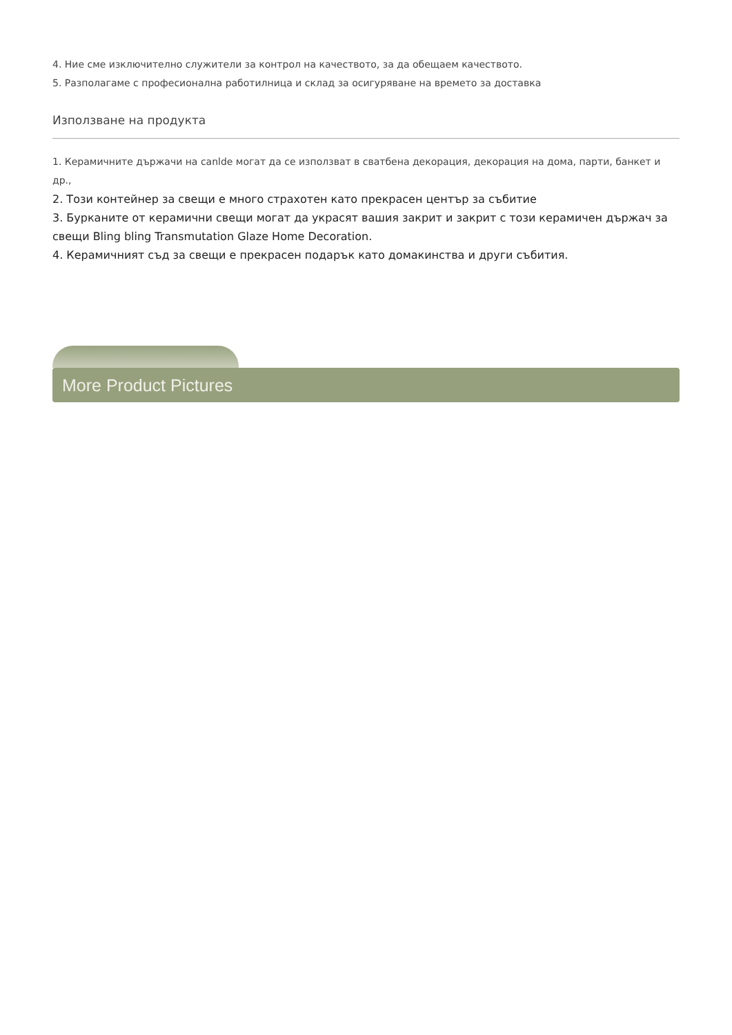4. Ние сме изключително служители за контрол на качеството, за да обещаем качеството.
5. Разполагаме с професионална работилница и склад за осигуряване на времето за доставка
Използване на продукта
1. Керамичните държачи на canlde могат да се използват в сватбена декорация, декорация на дома, парти, банкет и др.,
2. Този контейнер за свещи е много страхотен като прекрасен център за събитие
3. Бурканите от керамични свещи могат да украсят вашия закрит и закрит с този керамичен държач за свещи Bling bling Transmutation Glaze Home Decoration.
4. Керамичният съд за свещи е прекрасен подарък като домакинства и други събития.
More Product Pictures